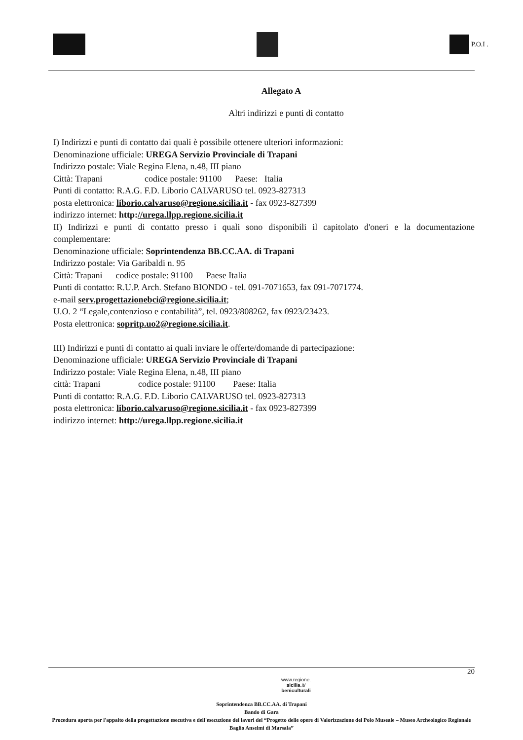P.O.I .
Allegato A
Altri indirizzi e punti di contatto
I) Indirizzi e punti di contatto dai quali è possibile ottenere ulteriori informazioni:
Denominazione ufficiale: UREGA Servizio Provinciale di Trapani
Indirizzo postale: Viale Regina Elena, n.48, III piano
Città: Trapani codice postale: 91100 Paese: Italia
Punti di contatto: R.A.G. F.D. Liborio CALVARUSO tel. 0923-827313
posta elettronica: liborio.calvaruso@regione.sicilia.it - fax 0923-827399
indirizzo internet: http://urega.llpp.regione.sicilia.it
II) Indirizzi e punti di contatto presso i quali sono disponibili il capitolato d'oneri e la documentazione complementare:
Denominazione ufficiale: Soprintendenza BB.CC.AA. di Trapani
Indirizzo postale: Via Garibaldi n. 95
Città: Trapani codice postale: 91100 Paese Italia
Punti di contatto: R.U.P. Arch. Stefano BIONDO - tel. 091-7071653, fax 091-7071774.
e-mail serv.progettazionebci@regione.sicilia.it;
U.O. 2 “Legale,contenzioso e contabilità”, tel. 0923/808262, fax 0923/23423.
Posta elettronica: sopritp.uo2@regione.sicilia.it.
III) Indirizzi e punti di contatto ai quali inviare le offerte/domande di partecipazione:
Denominazione ufficiale: UREGA Servizio Provinciale di Trapani
Indirizzo postale: Viale Regina Elena, n.48, III piano
città: Trapani codice postale: 91100 Paese: Italia
Punti di contatto: R.A.G. F.D. Liborio CALVARUSO tel. 0923-827313
posta elettronica: liborio.calvaruso@regione.sicilia.it - fax 0923-827399
indirizzo internet: http://urega.llpp.regione.sicilia.it
20
www.regione.
sicilia.it/
beniculturali
Soprintendenza BB.CC.AA. di Trapani
Bando di Gara
Procedura aperta per l'appalto della progettazione esecutiva e dell'esecuzione dei lavori del “Progetto delle opere di Valorizzazione del Polo Museale – Museo Archeologico Regionale Baglio Anselmi di Marsala”